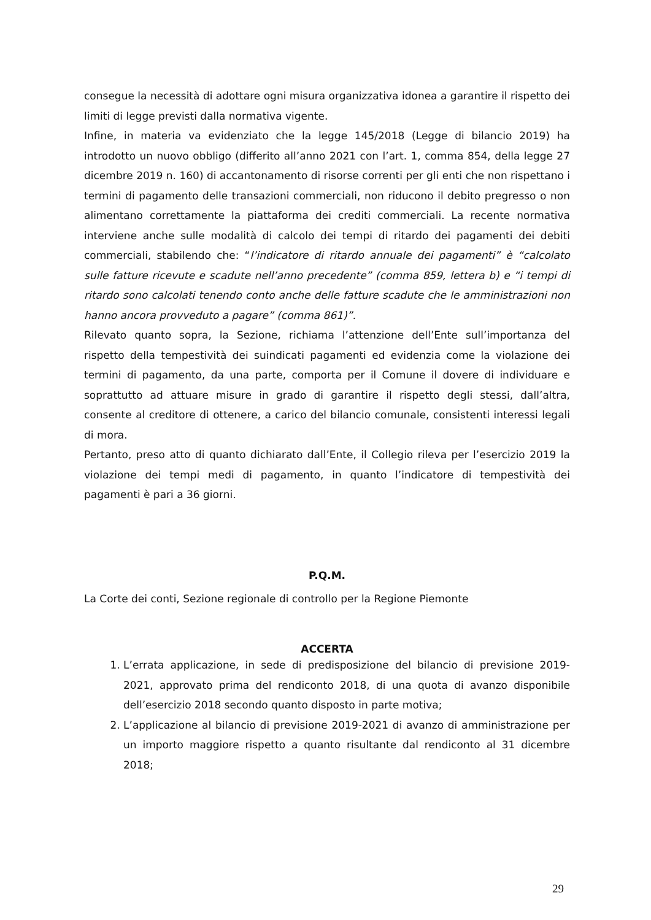consegue la necessità di adottare ogni misura organizzativa idonea a garantire il rispetto dei limiti di legge previsti dalla normativa vigente.
Infine, in materia va evidenziato che la legge 145/2018 (Legge di bilancio 2019) ha introdotto un nuovo obbligo (differito all’anno 2021 con l’art. 1, comma 854, della legge 27 dicembre 2019 n. 160) di accantonamento di risorse correnti per gli enti che non rispettano i termini di pagamento delle transazioni commerciali, non riducono il debito pregresso o non alimentano correttamente la piattaforma dei crediti commerciali. La recente normativa interviene anche sulle modalità di calcolo dei tempi di ritardo dei pagamenti dei debiti commerciali, stabilendo che: “l’indicatore di ritardo annuale dei pagamenti” è “calcolato sulle fatture ricevute e scadute nell’anno precedente” (comma 859, lettera b) e “i tempi di ritardo sono calcolati tenendo conto anche delle fatture scadute che le amministrazioni non hanno ancora provveduto a pagare” (comma 861)”.
Rilevato quanto sopra, la Sezione, richiama l’attenzione dell’Ente sull’importanza del rispetto della tempestività dei suindicati pagamenti ed evidenzia come la violazione dei termini di pagamento, da una parte, comporta per il Comune il dovere di individuare e soprattutto ad attuare misure in grado di garantire il rispetto degli stessi, dall’altra, consente al creditore di ottenere, a carico del bilancio comunale, consistenti interessi legali di mora.
Pertanto, preso atto di quanto dichiarato dall’Ente, il Collegio rileva per l’esercizio 2019 la violazione dei tempi medi di pagamento, in quanto l’indicatore di tempestività dei pagamenti è pari a 36 giorni.
P.Q.M.
La Corte dei conti, Sezione regionale di controllo per la Regione Piemonte
ACCERTA
1. L’errata applicazione, in sede di predisposizione del bilancio di previsione 2019-2021, approvato prima del rendiconto 2018, di una quota di avanzo disponibile dell’esercizio 2018 secondo quanto disposto in parte motiva;
2. L’applicazione al bilancio di previsione 2019-2021 di avanzo di amministrazione per un importo maggiore rispetto a quanto risultante dal rendiconto al 31 dicembre 2018;
29